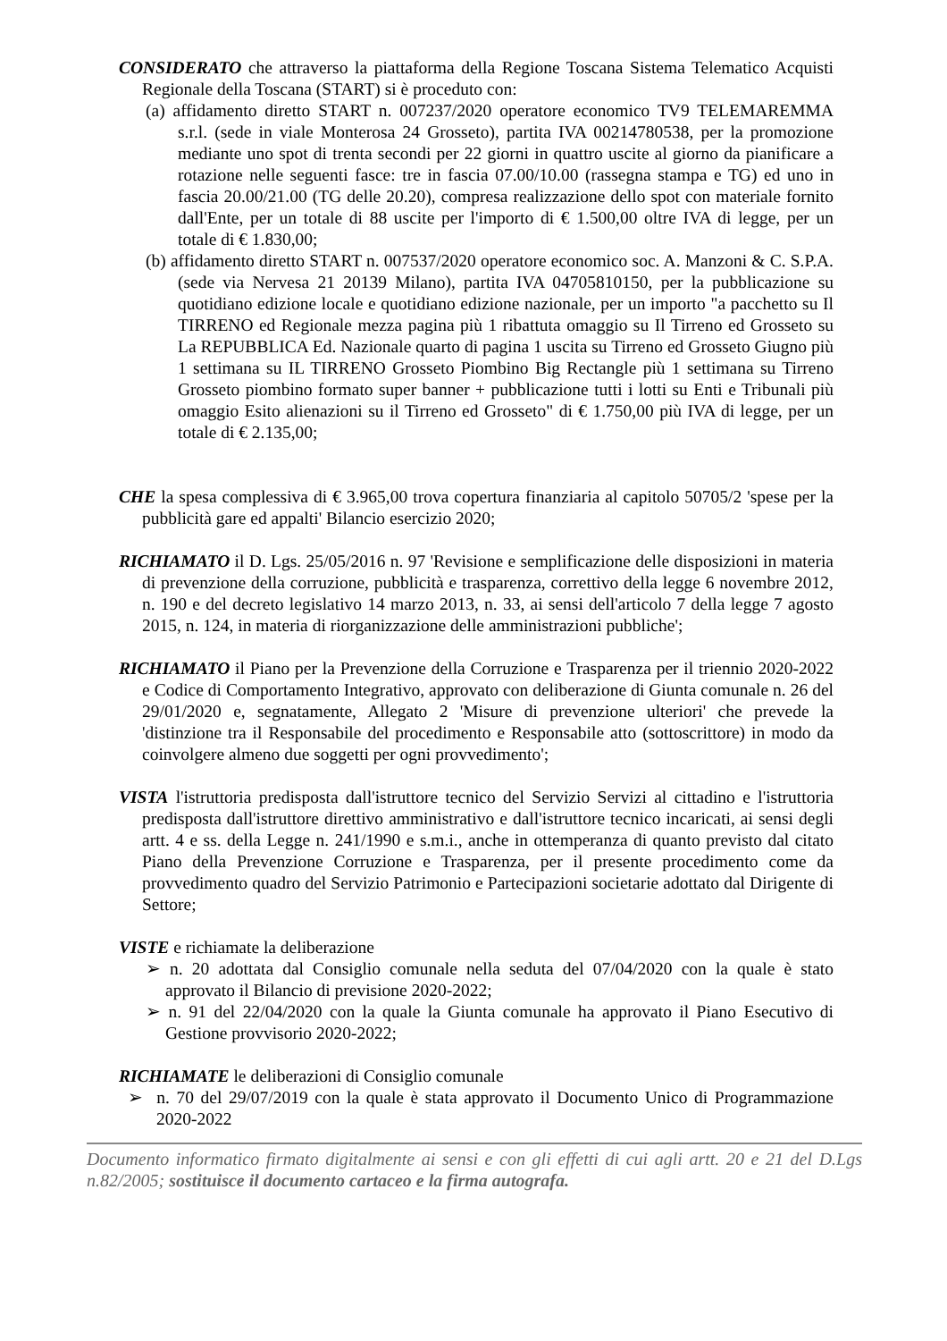CONSIDERATO che attraverso la piattaforma della Regione Toscana Sistema Telematico Acquisti Regionale della Toscana (START) si è proceduto con:
(a) affidamento diretto START n. 007237/2020 operatore economico TV9 TELEMAREMMA s.r.l. (sede in viale Monterosa 24 Grosseto), partita IVA 00214780538, per la promozione mediante uno spot di trenta secondi per 22 giorni in quattro uscite al giorno da pianificare a rotazione nelle seguenti fasce: tre in fascia 07.00/10.00 (rassegna stampa e TG) ed uno in fascia 20.00/21.00 (TG delle 20.20), compresa realizzazione dello spot con materiale fornito dall'Ente, per un totale di 88 uscite per l'importo di € 1.500,00 oltre IVA di legge, per un totale di € 1.830,00;
(b) affidamento diretto START n. 007537/2020 operatore economico soc. A. Manzoni & C. S.P.A. (sede via Nervesa 21 20139 Milano), partita IVA 04705810150, per la pubblicazione su quotidiano edizione locale e quotidiano edizione nazionale, per un importo "a pacchetto su Il TIRRENO ed Regionale mezza pagina più 1 ribattuta omaggio su Il Tirreno ed Grosseto su La REPUBBLICA Ed. Nazionale quarto di pagina 1 uscita su Tirreno ed Grosseto Giugno più 1 settimana su IL TIRRENO Grosseto Piombino Big Rectangle più 1 settimana su Tirreno Grosseto piombino formato super banner + pubblicazione tutti i lotti su Enti e Tribunali più omaggio Esito alienazioni su il Tirreno ed Grosseto" di € 1.750,00 più IVA di legge, per un totale di € 2.135,00;
CHE la spesa complessiva di € 3.965,00 trova copertura finanziaria al capitolo 50705/2 'spese per la pubblicità gare ed appalti' Bilancio esercizio 2020;
RICHIAMATO il D. Lgs. 25/05/2016 n. 97 'Revisione e semplificazione delle disposizioni in materia di prevenzione della corruzione, pubblicità e trasparenza, correttivo della legge 6 novembre 2012, n. 190 e del decreto legislativo 14 marzo 2013, n. 33, ai sensi dell'articolo 7 della legge 7 agosto 2015, n. 124, in materia di riorganizzazione delle amministrazioni pubbliche';
RICHIAMATO il Piano per la Prevenzione della Corruzione e Trasparenza per il triennio 2020-2022 e Codice di Comportamento Integrativo, approvato con deliberazione di Giunta comunale n. 26 del 29/01/2020 e, segnatamente, Allegato 2 'Misure di prevenzione ulteriori' che prevede la 'distinzione tra il Responsabile del procedimento e Responsabile atto (sottoscrittore) in modo da coinvolgere almeno due soggetti per ogni provvedimento';
VISTA l'istruttoria predisposta dall'istruttore tecnico del Servizio Servizi al cittadino e l'istruttoria predisposta dall'istruttore direttivo amministrativo e dall'istruttore tecnico incaricati, ai sensi degli artt. 4 e ss. della Legge n. 241/1990 e s.m.i., anche in ottemperanza di quanto previsto dal citato Piano della Prevenzione Corruzione e Trasparenza, per il presente procedimento come da provvedimento quadro del Servizio Patrimonio e Partecipazioni societarie adottato dal Dirigente di Settore;
VISTE e richiamate la deliberazione
➢ n. 20 adottata dal Consiglio comunale nella seduta del 07/04/2020 con la quale è stato approvato il Bilancio di previsione 2020-2022;
➢ n. 91 del 22/04/2020 con la quale la Giunta comunale ha approvato il Piano Esecutivo di Gestione provvisorio 2020-2022;
RICHIAMATE le deliberazioni di Consiglio comunale
➢ n. 70 del 29/07/2019 con la quale è stata approvato il Documento Unico di Programmazione 2020-2022
Documento informatico firmato digitalmente ai sensi e con gli effetti di cui agli artt. 20 e 21 del D.Lgs n.82/2005; sostituisce il documento cartaceo e la firma autografa.